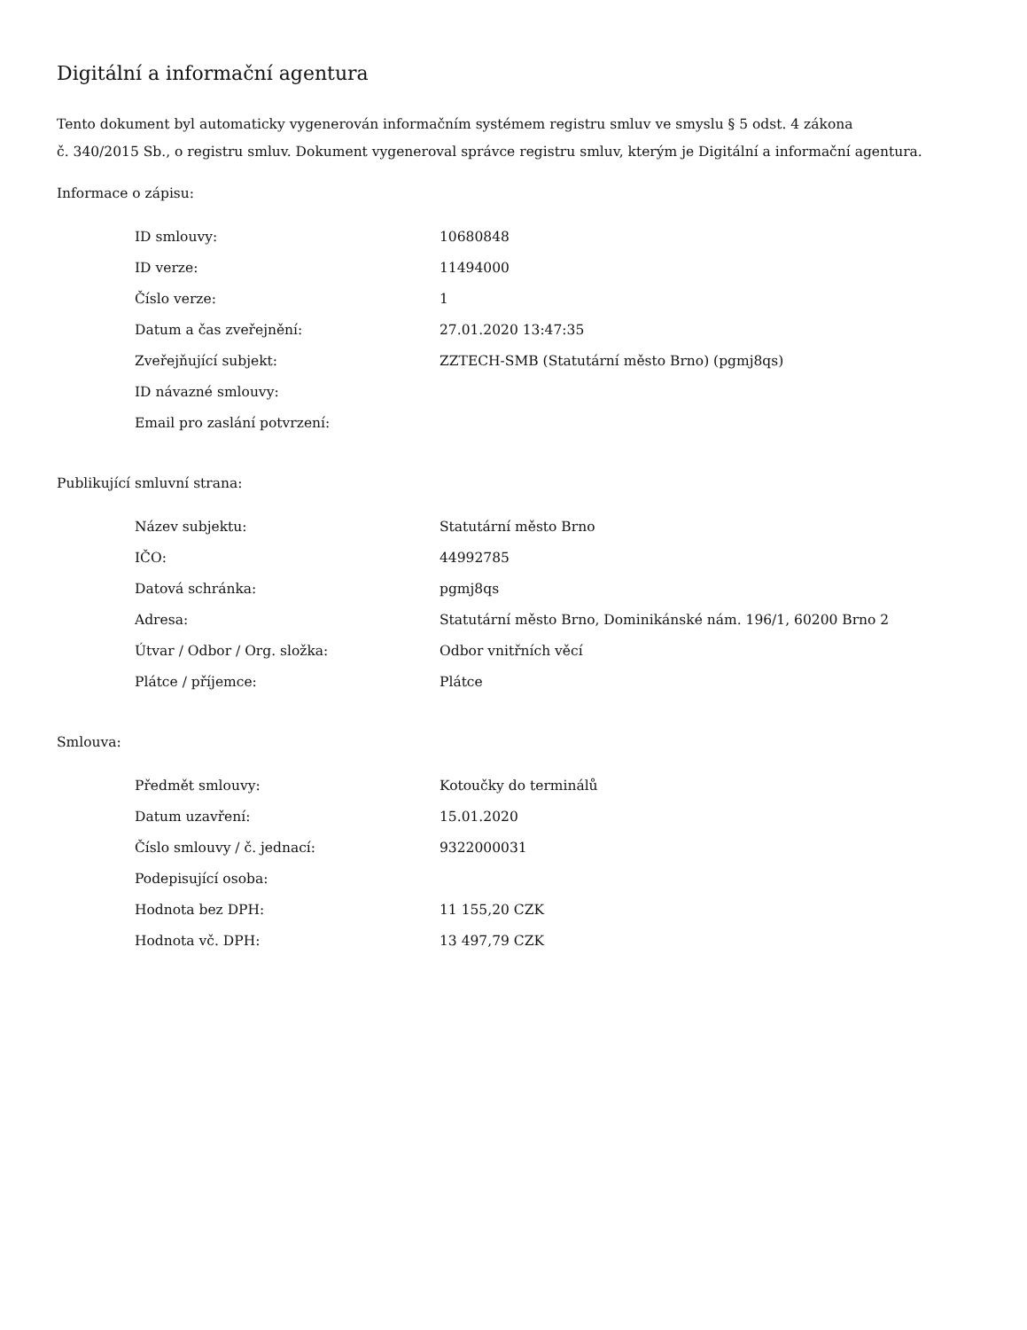Digitální a informační agentura
Tento dokument byl automaticky vygenerován informačním systémem registru smluv ve smyslu § 5 odst. 4 zákona
č. 340/2015 Sb., o registru smluv. Dokument vygeneroval správce registru smluv, kterým je Digitální a informační agentura.
Informace o zápisu:
| ID smlouvy: | 10680848 |
| ID verze: | 11494000 |
| Číslo verze: | 1 |
| Datum a čas zveřejnění: | 27.01.2020 13:47:35 |
| Zveřejňující subjekt: | ZZTECH-SMB (Statutární město Brno) (pgmj8qs) |
| ID návazné smlouvy: | |
| Email pro zaslání potvrzení: | |
Publikující smluvní strana:
| Název subjektu: | Statutární město Brno |
| IČO: | 44992785 |
| Datová schránka: | pgmj8qs |
| Adresa: | Statutární město Brno, Dominikánské nám. 196/1, 60200 Brno 2 |
| Útvar / Odbor / Org. složka: | Odbor vnitřních věcí |
| Plátce / příjemce: | Plátce |
Smlouva:
| Předmět smlouvy: | Kotoučky do terminálů |
| Datum uzavření: | 15.01.2020 |
| Číslo smlouvy / č. jednací: | 9322000031 |
| Podepisující osoba: | |
| Hodnota bez DPH: | 11 155,20 CZK |
| Hodnota vč. DPH: | 13 497,79 CZK |